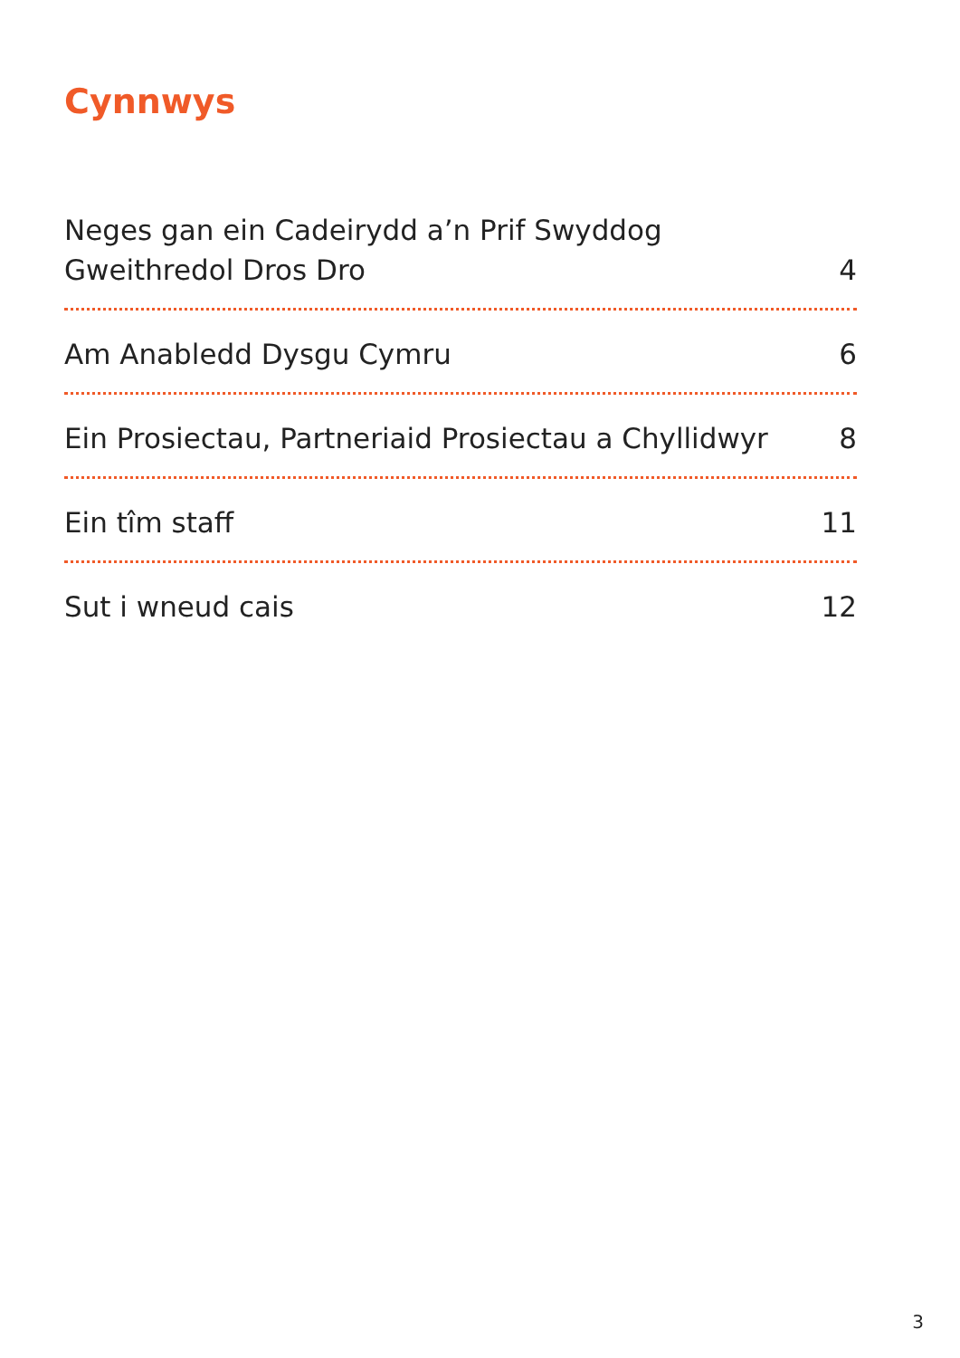Cynnwys
Neges gan ein Cadeirydd a’n Prif Swyddog
Gweithredol Dros Dro 4
Am Anabledd Dysgu Cymru 6
Ein Prosiectau, Partneriaid Prosiectau a Chyllidwyr 8
Ein tîm staff 11
Sut i wneud cais 12
3